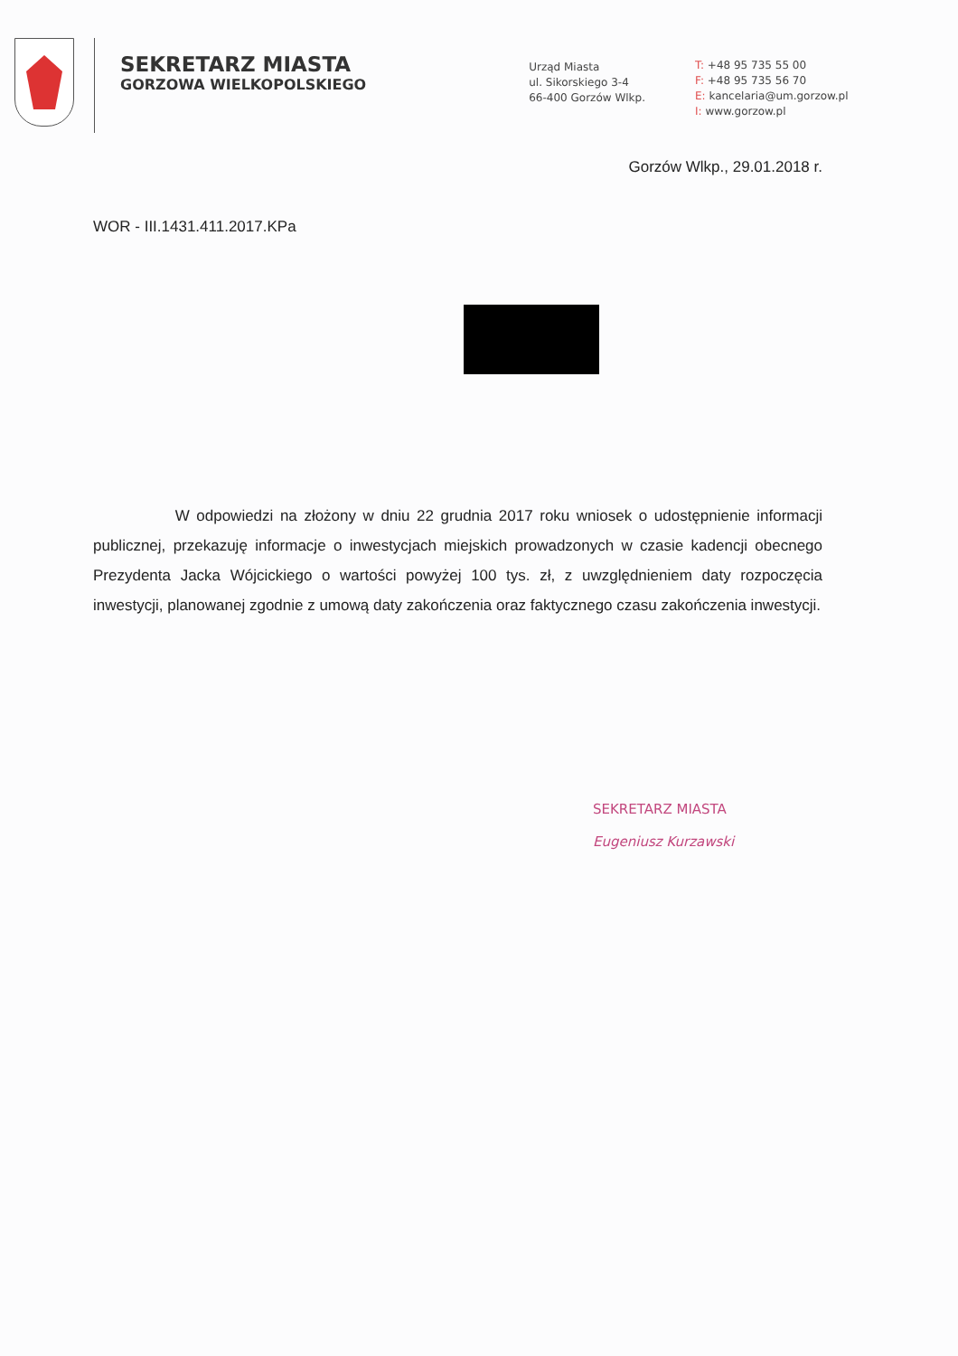SEKRETARZ MIASTA
GORZOWA WIELKOPOLSKIEGO
Urząd Miasta
ul. Sikorskiego 3-4
66-400 Gorzów Wlkp.
T: +48 95 735 55 00
F: +48 95 735 56 70
E: kancelaria@um.gorzow.pl
I: www.gorzow.pl
Gorzów Wlkp., 29.01.2018 r.
WOR - III.1431.411.2017.KPa
W odpowiedzi na złożony w dniu 22 grudnia 2017 roku wniosek o udostępnienie informacji publicznej, przekazuję informacje o inwestycjach miejskich prowadzonych w czasie kadencji obecnego Prezydenta Jacka Wójcickiego o wartości powyżej 100 tys. zł, z uwzględnieniem daty rozpoczęcia inwestycji, planowanej zgodnie z umową daty zakończenia oraz faktycznego czasu zakończenia inwestycji.
SEKRETARZ MIASTA
Eugeniusz Kurzawski